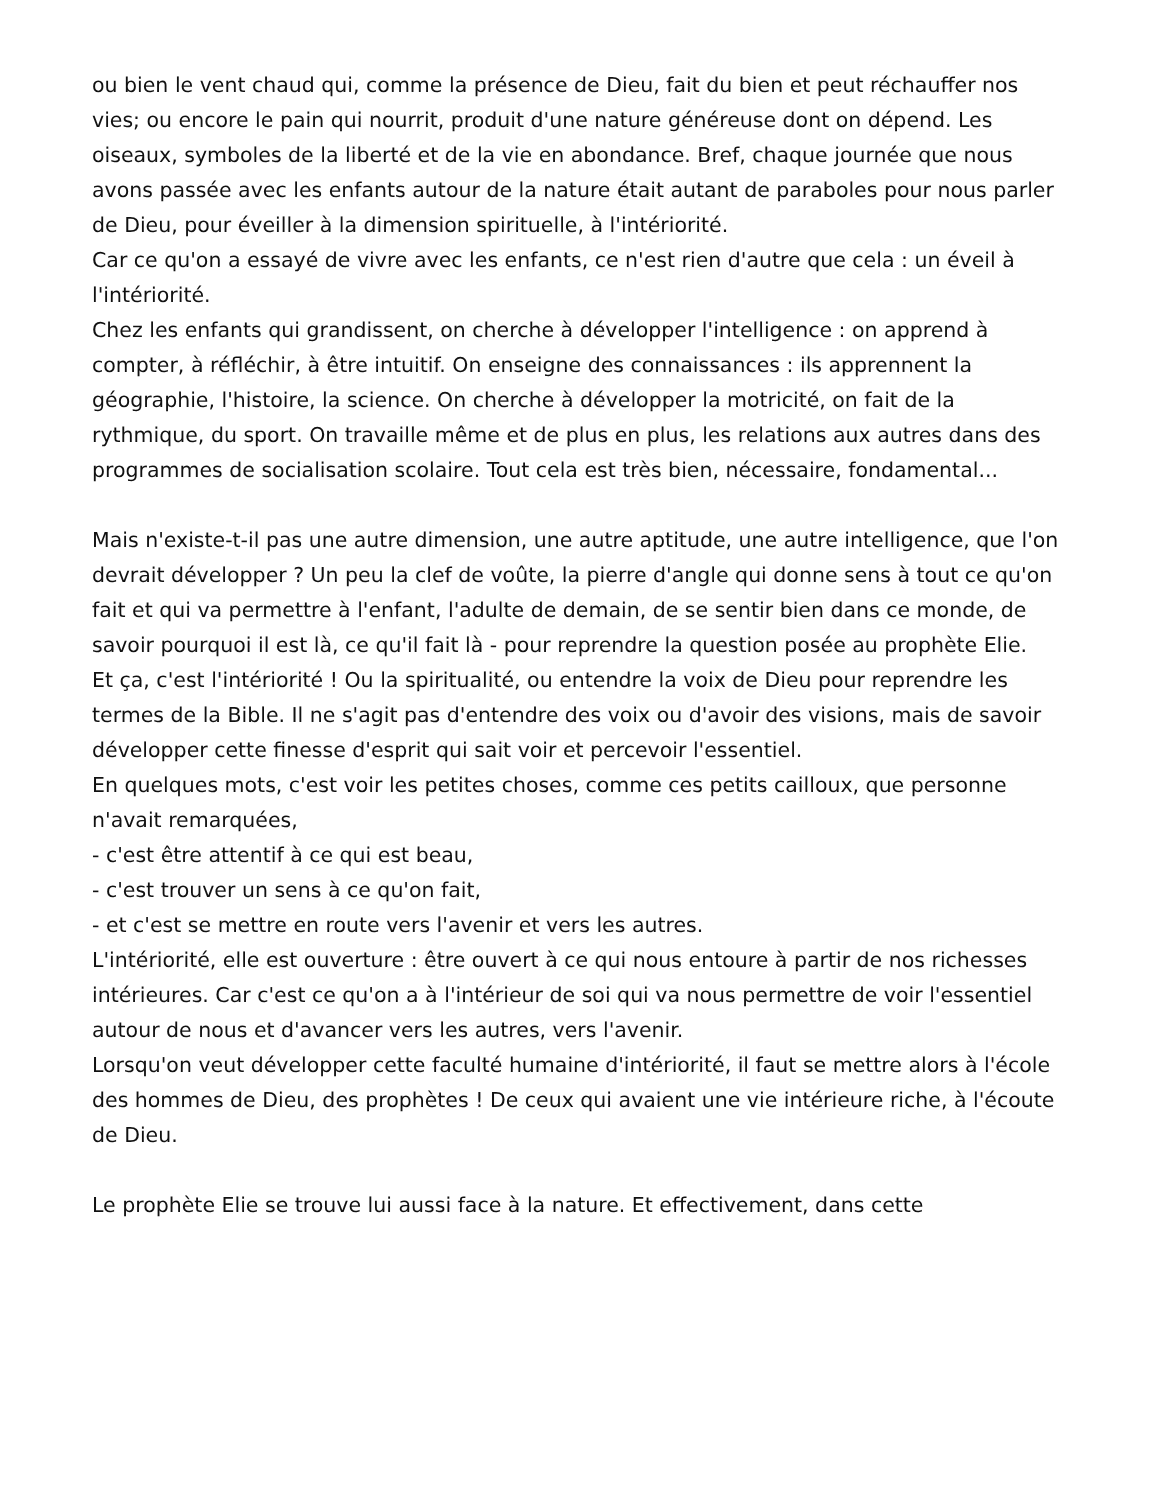ou bien le vent chaud qui, comme la présence de Dieu, fait du bien et peut réchauffer nos vies; ou encore le pain qui nourrit, produit d'une nature généreuse dont on dépend. Les oiseaux, symboles de la liberté et de la vie en abondance. Bref, chaque journée que nous avons passée avec les enfants autour de la nature était autant de paraboles pour nous parler de Dieu, pour éveiller à la dimension spirituelle, à l'intériorité.
Car ce qu'on a essayé de vivre avec les enfants, ce n'est rien d'autre que cela : un éveil à l'intériorité.
Chez les enfants qui grandissent, on cherche à développer l'intelligence : on apprend à compter, à réfléchir, à être intuitif. On enseigne des connaissances : ils apprennent la géographie, l'histoire, la science. On cherche à développer la motricité, on fait de la rythmique, du sport. On travaille même et de plus en plus, les relations aux autres dans des programmes de socialisation scolaire. Tout cela est très bien, nécessaire, fondamental...
Mais n'existe-t-il pas une autre dimension, une autre aptitude, une autre intelligence, que l'on devrait développer ? Un peu la clef de voûte, la pierre d'angle qui donne sens à tout ce qu'on fait et qui va permettre à l'enfant, l'adulte de demain, de se sentir bien dans ce monde, de savoir pourquoi il est là, ce qu'il fait là - pour reprendre la question posée au prophète Elie.
Et ça, c'est l'intériorité ! Ou la spiritualité, ou entendre la voix de Dieu pour reprendre les termes de la Bible. Il ne s'agit pas d'entendre des voix ou d'avoir des visions, mais de savoir développer cette finesse d'esprit qui sait voir et percevoir l'essentiel.
En quelques mots, c'est voir les petites choses, comme ces petits cailloux, que personne n'avait remarquées,
- c'est être attentif à ce qui est beau,
- c'est trouver un sens à ce qu'on fait,
- et c'est se mettre en route vers l'avenir et vers les autres.
L'intériorité, elle est ouverture : être ouvert à ce qui nous entoure à partir de nos richesses intérieures. Car c'est ce qu'on a à l'intérieur de soi qui va nous permettre de voir l'essentiel autour de nous et d'avancer vers les autres, vers l'avenir.
Lorsqu'on veut développer cette faculté humaine d'intériorité, il faut se mettre alors à l'école des hommes de Dieu, des prophètes ! De ceux qui avaient une vie intérieure riche, à l'écoute de Dieu.
Le prophète Elie se trouve lui aussi face à la nature. Et effectivement, dans cette